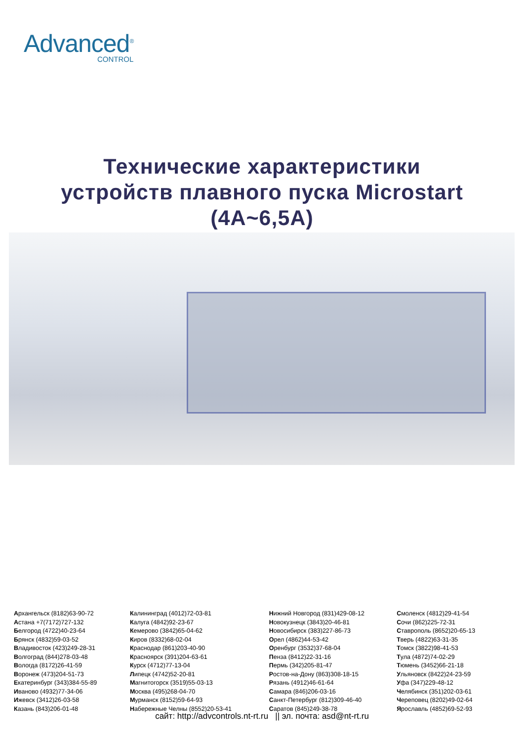Advanced<sup>®</sup>
CONTROL
Технические характеристики
устройств плавного пуска Microstart
(4A~6,5A)
Архангельск (8182)63-90-72
Астана +7(7172)727-132
Белгород (4722)40-23-64
Брянск (4832)59-03-52
Владивосток (423)249-28-31
Волгоград (844)278-03-48
Вологда (8172)26-41-59
Воронеж (473)204-51-73
Екатеринбург (343)384-55-89
Иваново (4932)77-34-06
Ижевск (3412)26-03-58
Казань (843)206-01-48
Калининград (4012)72-03-81
Калуга (4842)92-23-67
Кемерово (3842)65-04-62
Киров (8332)68-02-04
Краснодар (861)203-40-90
Красноярск (391)204-63-61
Курск (4712)77-13-04
Липецк (4742)52-20-81
Магнитогорск (3519)55-03-13
Москва (495)268-04-70
Мурманск (8152)59-64-93
Набережные Челны (8552)20-53-41
Нижний Новгород (831)429-08-12
Новокузнецк (3843)20-46-81
Новосибирск (383)227-86-73
Орел (4862)44-53-42
Оренбург (3532)37-68-04
Пенза (8412)22-31-16
Пермь (342)205-81-47
Ростов-на-Дону (863)308-18-15
Рязань (4912)46-61-64
Самара (846)206-03-16
Санкт-Петербург (812)309-46-40
Саратов (845)249-38-78
Смоленск (4812)29-41-54
Сочи (862)225-72-31
Ставрополь (8652)20-65-13
Тверь (4822)63-31-35
Томск (3822)98-41-53
Тула (4872)74-02-29
Тюмень (3452)66-21-18
Ульяновск (8422)24-23-59
Уфа (347)229-48-12
Челябинск (351)202-03-61
Череповец (8202)49-02-64
Ярославль (4852)69-52-93
сайт: http://advcontrols.nt-rt.ru || эл. почта: asd@nt-rt.ru